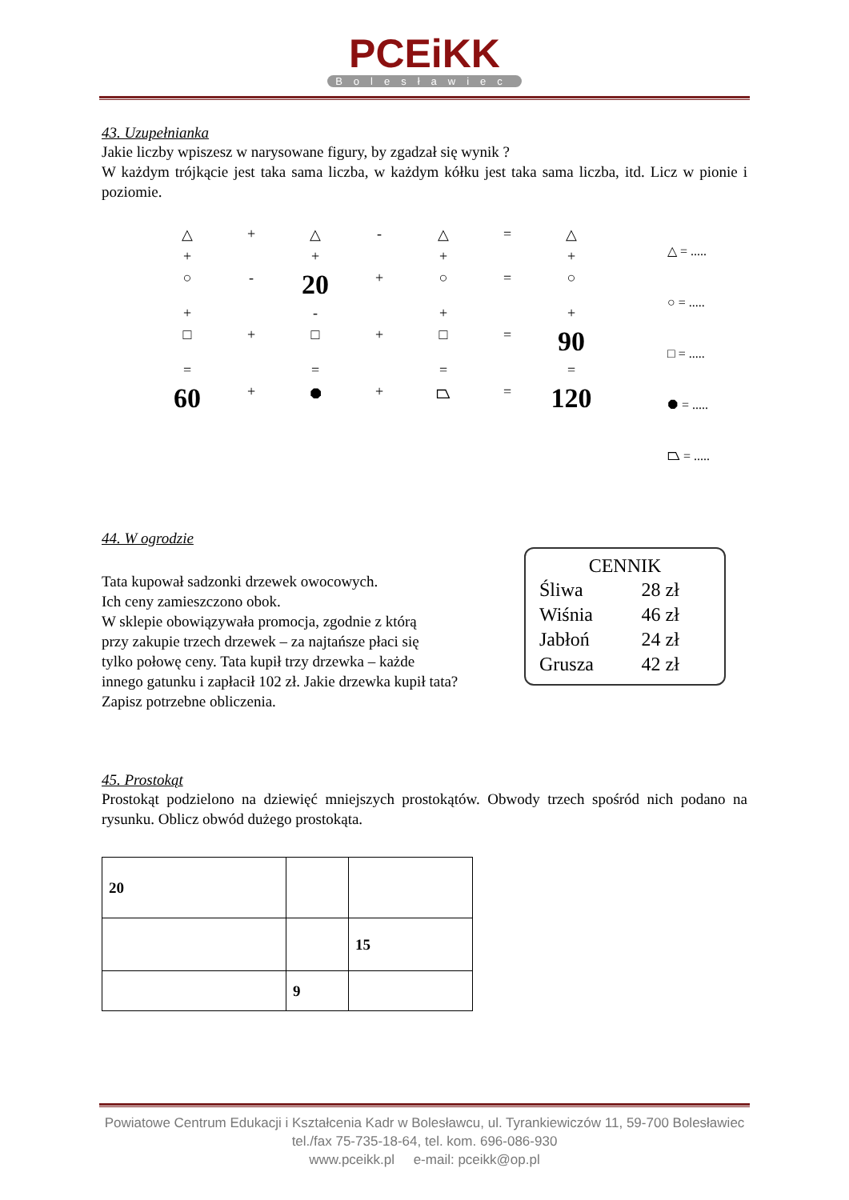PCEiKK
Bolesławiec
43. Uzupełnianka
Jakie liczby wpiszesz w narysowane figury, by zgadzał się wynik ?
W każdym trójkącie jest taka sama liczba, w każdym kółku jest taka sama liczba, itd. Licz w pionie i poziomie.
△
+
△
-
△
=
△
+
+
+
+
○
-
20
+
○
=
○
+
-
+
+
□
+
□
+
□
=
90
=
=
=
=
60
+
⯃
+
⏢
=
120
△ = .....
○ = .....
□ = .....
⯃ = .....
⏢ = .....
44. W ogrodzie
CENNIK
| Śliwa | 28 zł |
| Wiśnia | 46 zł |
| Jabłoń | 24 zł |
| Grusza | 42 zł |
Tata kupował sadzonki drzewek owocowych.
Ich ceny zamieszczono obok.
W sklepie obowiązywała promocja, zgodnie z którą
przy zakupie trzech drzewek – za najtańsze płaci się
tylko połowę ceny. Tata kupił trzy drzewka – każde
innego gatunku i zapłacił 102 zł. Jakie drzewka kupił tata?
Zapisz potrzebne obliczenia.
45. Prostokąt
Prostokąt podzielono na dziewięć mniejszych prostokątów. Obwody trzech spośród nich podano na rysunku. Oblicz obwód dużego prostokąta.
| 20 | | |
| | | 15 |
| | 9 | |
Powiatowe Centrum Edukacji i Kształcenia Kadr w Bolesławcu, ul. Tyrankiewiczów 11, 59-700 Bolesławiec
tel./fax 75-735-18-64, tel. kom. 696-086-930
www.pceikk.pl e-mail: pceikk@op.pl